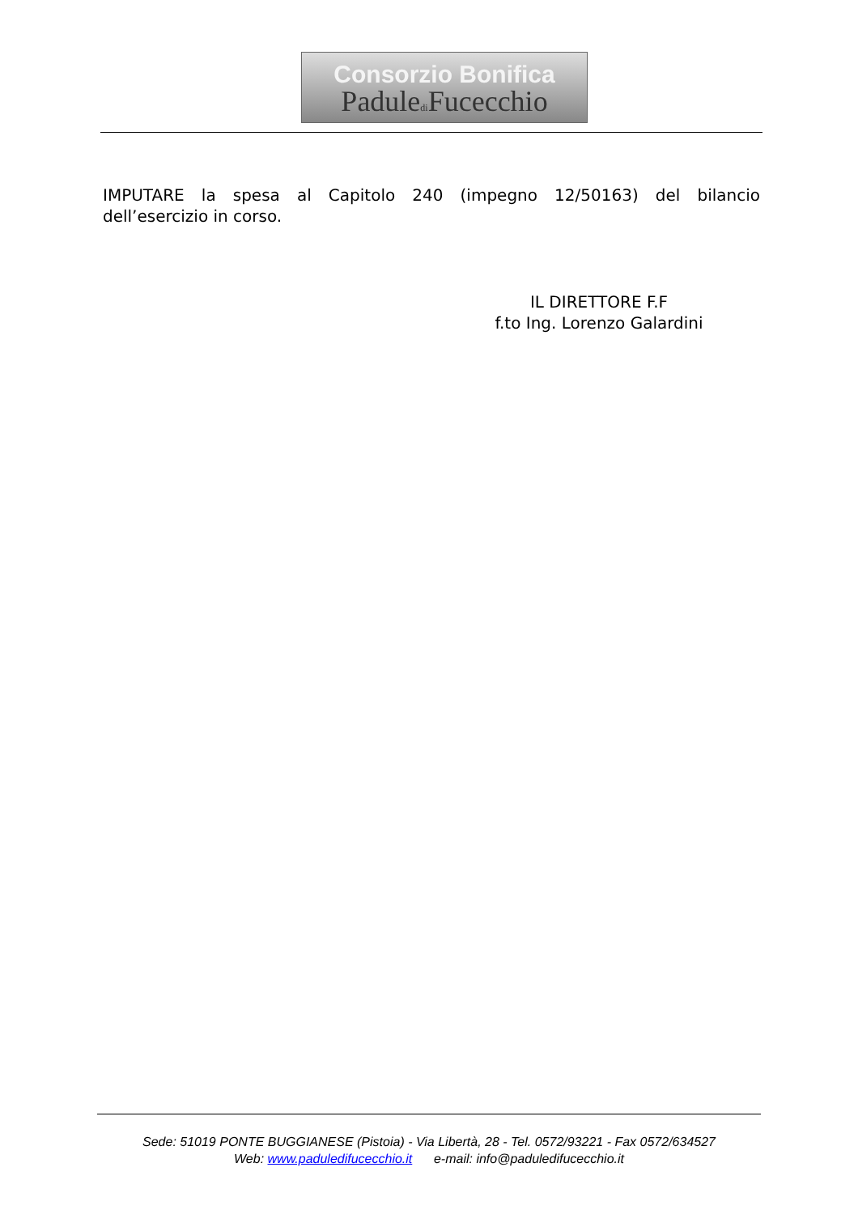Consorzio Bonifica
Paduledi Fucecchio
IMPUTARE la spesa al Capitolo 240 (impegno 12/50163) del bilancio dell’esercizio in corso.
IL DIRETTORE F.F
f.to Ing. Lorenzo Galardini
Sede: 51019 PONTE BUGGIANESE (Pistoia) - Via Libertà, 28 - Tel. 0572/93221 - Fax 0572/634527
Web: www.paduledifucecchio.it e-mail: info@paduledifucecchio.it